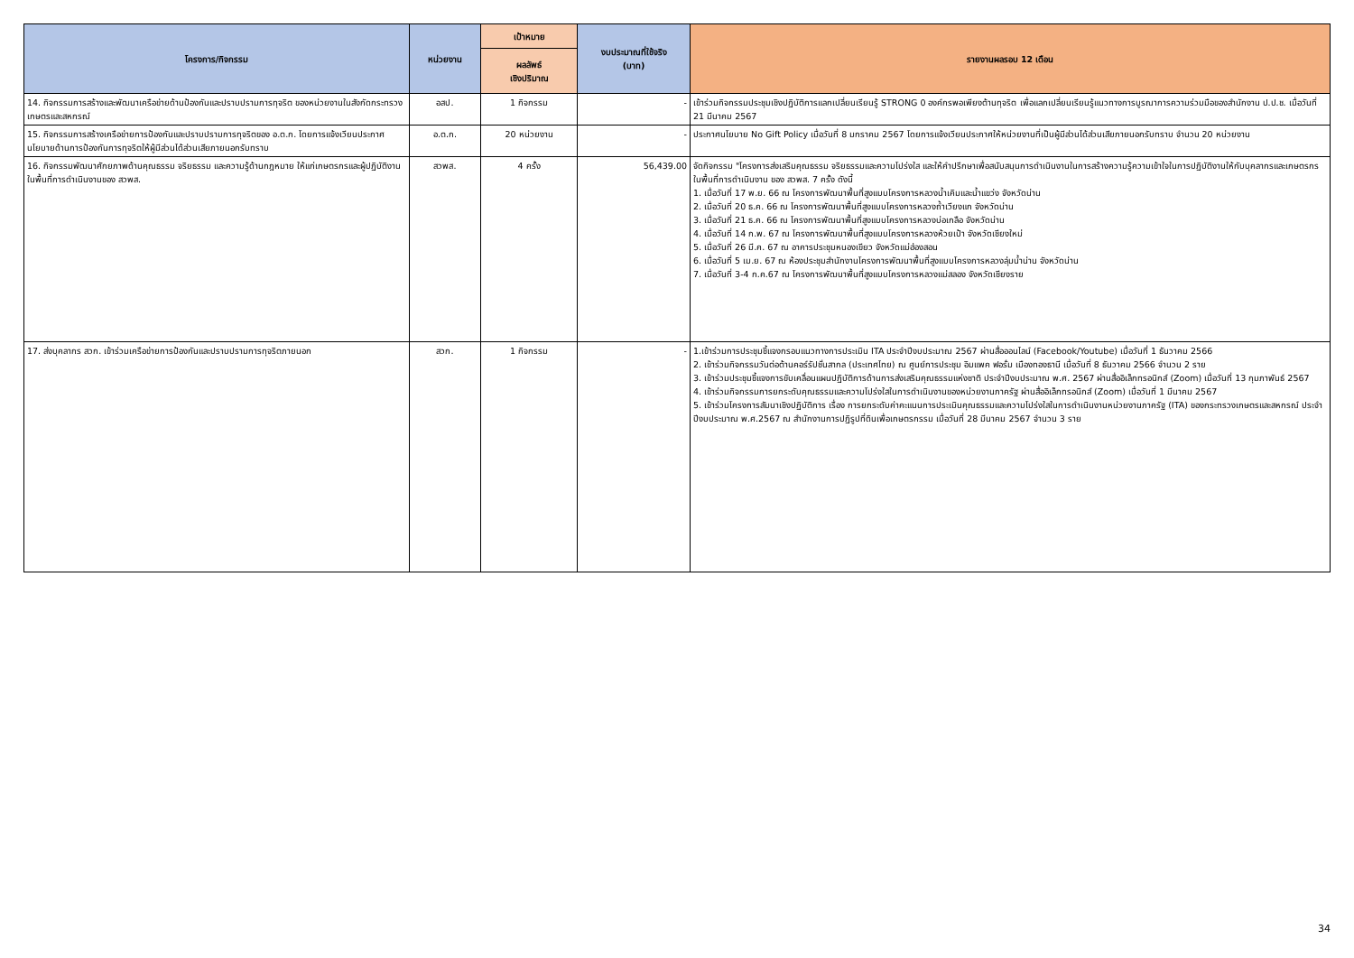| โครงการ/กิจกรรม | หน่วยงาน | เป้าหมาย | งบประมาณที่ใช้จริง (บาท) | รายงานผลรอบ 12 เดือน |
| --- | --- | --- | --- | --- |
| | | ผลลัพธ์ เชิงปริมาณ | | |
| 14. กิจกรรมการสร้างและพัฒนาเครือข่ายด้านป้องกันและปราบปรามการทุจริต ของหน่วยงานในสังกัดกระทรวงเกษตรและสหกรณ์ | อสป. | 1 กิจกรรม | - | เข้าร่วมกิจกรรมประชุมเชิงปฏิบัติการแลกเปลี่ยนเรียนรู้ STRONG 0 องค์กรพอเพียงต้านทุจริต เพื่อแลกเปลี่ยนเรียนรู้แนวทางการบูรณาการความร่วมมือของสำนักงาน ป.ป.ช. เมื่อวันที่ 21 มีนาคม 2567 |
| 15. กิจกรรมการสร้างเครือข่ายการป้องกันและปราบปรามการทุจริตของ อ.ต.ก. โดยการแจ้งเวียนประกาศ นโยบายด้านการป้องกันการทุจริตให้ผู้มีส่วนได้ส่วนเสียภายนอกรับทราบ | อ.ต.ก. | 20 หน่วยงาน | - | ประกาศนโยบาย No Gift Policy เมื่อวันที่ 8 มกราคม 2567 โดยการแจ้งเวียนประกาศให้หน่วยงานที่เป็นผู้มีส่วนได้ส่วนเสียภายนอกรับทราบ จำนวน 20 หน่วยงาน |
| 16. กิจกรรมพัฒนาศักยภาพด้านคุณธรรม จริยธรรม และความรู้ด้านกฎหมาย ให้แก่เกษตรกรและผู้ปฏิบัติงานในพื้นที่การดำเนินงานของ สวพส. | สวพส. | 4 ครั้ง | 56,439.00 | จัดกิจกรรม "โครงการส่งเสริมคุณธรรม จริยธรรมและความโปร่งใส และให้คำปรึกษาเพื่อสนับสนุนการดำเนินงานในการสร้างความรู้ความเข้าใจในการปฏิบัติงานให้กับบุคลากรและเกษตรกรในพื้นที่การดำเนินงาน ของ สวพส. 7 ครั้ง ดังนี้ 1. เมื่อวันที่ 17 พ.ย. 66 ณ โครงการพัฒนาพื้นที่สูงแบบโครงการหลวงน้ำเคิมและน้ำแขว่ง จังหวัดน่าน 2. เมื่อวันที่ 20 ธ.ค. 66 ณ โครงการพัฒนาพื้นที่สูงแบบโครงการหลวงถ้ำเวียงแก จังหวัดน่าน 3. เมื่อวันที่ 21 ธ.ค. 66 ณ โครงการพัฒนาพื้นที่สูงแบบโครงการหลวงบ่อเกลือ จังหวัดน่าน 4. เมื่อวันที่ 14 ก.พ. 67 ณ โครงการพัฒนาพื้นที่สูงแบบโครงการหลวงห้วยเป้า จังหวัดเชียงใหม่ 5. เมื่อวันที่ 26 มี.ค. 67 ณ อาคารประชุมหนองเขียว จังหวัดแม่ฮ่องสอน 6. เมื่อวันที่ 5 เม.ย. 67 ณ ห้องประชุมสำนักงานโครงการพัฒนาพื้นที่สูงแบบโครงการหลวงลุ่มน้ำน่าน จังหวัดน่าน 7. เมื่อวันที่ 3-4 ก.ค.67 ณ โครงการพัฒนาพื้นที่สูงแบบโครงการหลวงแม่สลอง จังหวัดเชียงราย |
| 17. ส่งบุคลากร สวก. เข้าร่วมเครือข่ายการป้องกันและปราบปรามการทุจริตภายนอก | สวก. | 1 กิจกรรม | - | 1.เข้าร่วมการประชุมชี้แจงกรอบแนวทางการประเมิน ITA ประจำปีงบประมาณ 2567 ผ่านสื่อออนไลน์ (Facebook/Youtube) เมื่อวันที่ 1 ธันวาคม 2566 2. เข้าร่วมกิจกรรมวันต่อต้านคอร์รัปชั่นสากล (ประเทศไทย) ณ ศูนย์การประชุม อิมแพค ฟอรั่ม เมืองทองธานี เมื่อวันที่ 8 ธันวาคม 2566 จำนวน 2 ราย 3. เข้าร่วมประชุมชี้แจงการขับเคลื่อนแผนปฏิบัติการด้านการส่งเสริมคุณธรรมแห่งชาติ ประจำปีงบประมาณ พ.ศ. 2567 ผ่านสื่ออิเล็กทรอนิกส์ (Zoom) เมื่อวันที่ 13 กุมภาพันธ์ 2567 4. เข้าร่วมกิจกรรมการยกระดับคุณธรรมและความโปร่งใสในการดำเนินงานของหน่วยงานภาครัฐ ผ่านสื่ออิเล็กทรอนิกส์ (Zoom) เมื่อวันที่ 1 มีนาคม 2567 5. เข้าร่วมโครงการสัมนาเชิงปฏิบัติการ เรื่อง การยกระดับค่าคะแนนการประเมินคุณธรรมและความโปร่งใสในการดำเนินงานหน่วยงานภาครัฐ (ITA) ของกระทรวงเกษตรและสหกรณ์ ประจำปีงบประมาณ พ.ศ.2567 ณ สำนักงานการปฏิรูปที่ดินเพื่อเกษตรกรรม เมื่อวันที่ 28 มีนาคม 2567 จำนวน 3 ราย |
34